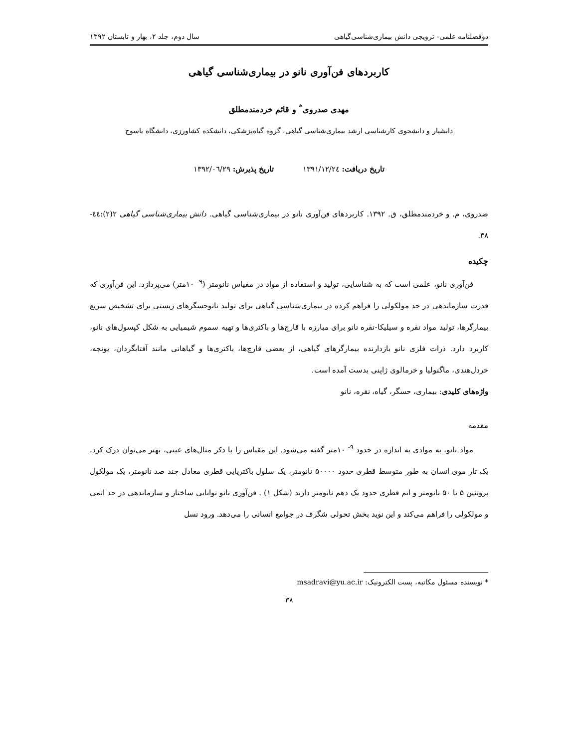دوفصلنامه علمی- ترویجی دانش بیماری‌شناسی‌گیاهی سال دوم، جلد ۲، بهار و تابستان ۱۳۹۲
کاربردهای فن‌آوری نانو در بیماری‌شناسی گیاهی
مهدی صدروی<sup>*</sup> و قائم خردمندمطلق
دانشیار و دانشجوی کارشناسی ارشد بیماری‌شناسی گیاهی، گروه گیاه‌پزشکی، دانشکده کشاورزی، دانشگاه یاسوج
تاریخ دریافت: ۱۳۹۱/۱۲/۲٤ تاریخ پذیرش: ۱۳۹۲/۰٦/۲۹
صدروی، م. و خردمندمطلق، ق. ۱۳۹۲. کاربردهای فن‌آوری نانو در بیماری‌شناسی گیاهی. دانش بیماری‌شناسی گیاهی ۲(۲):٤٤- ۳۸.
چکیده
فن‌آوری نانو، علمی است که به شناسایی، تولید و استفاده از مواد در مقیاس نانومتر (<sup>۹-</sup> ۱۰متر) می‌پردازد. این فن‌آوری که قدرت سازماندهی در حد مولکولی را فراهم کرده در بیماری‌شناسی گیاهی برای تولید نانوحسگرهای زیستی برای تشخیص سریع بیمارگرها، تولید مواد نقره و سیلیکا-نقره نانو برای مبارزه با قارچ‌ها و باکتری‌ها و تهیه سموم شیمیایی به شکل کپسول‌های نانو، کاربرد دارد. ذرات فلزی نانو بازدارنده بیمارگرهای گیاهی، از بعضی قارچ‌ها، باکتری‌ها و گیاهانی مانند آفتابگردان، یونجه، خردل‌هندی، ماگنولیا و خرمالوی ژاپنی بدست آمده است.
واژه‌های کلیدی: بیماری، حسگر، گیاه، نقره، نانو
مقدمه
مواد نانو، به موادی به اندازه در حدود <sup>۹-</sup> ۱۰متر گفته می‌شود. این مقیاس را با ذکر مثال‌های عینی، بهتر می‌توان درک کرد. یک تار موی انسان به طور متوسط قطری حدود ۵۰۰۰۰ نانومتر، یک سلول باکتریایی قطری معادل چند صد نانومتر، یک مولکول پروتئین ۵ تا ۵۰ نانومتر و اتم قطری حدود یک دهم نانومتر دارند (شکل ۱) . فن‌آوری نانو توانایی ساختار و سازماندهی در حد اتمی و مولکولی را فراهم می‌کند و این نوید بخش تحولی شگرف در جوامع انسانی را می‌دهد. ورود نسل
* نویسنده مسئول مکاتبه، پست الکترونیک: msadravi@yu.ac.ir
۳۸